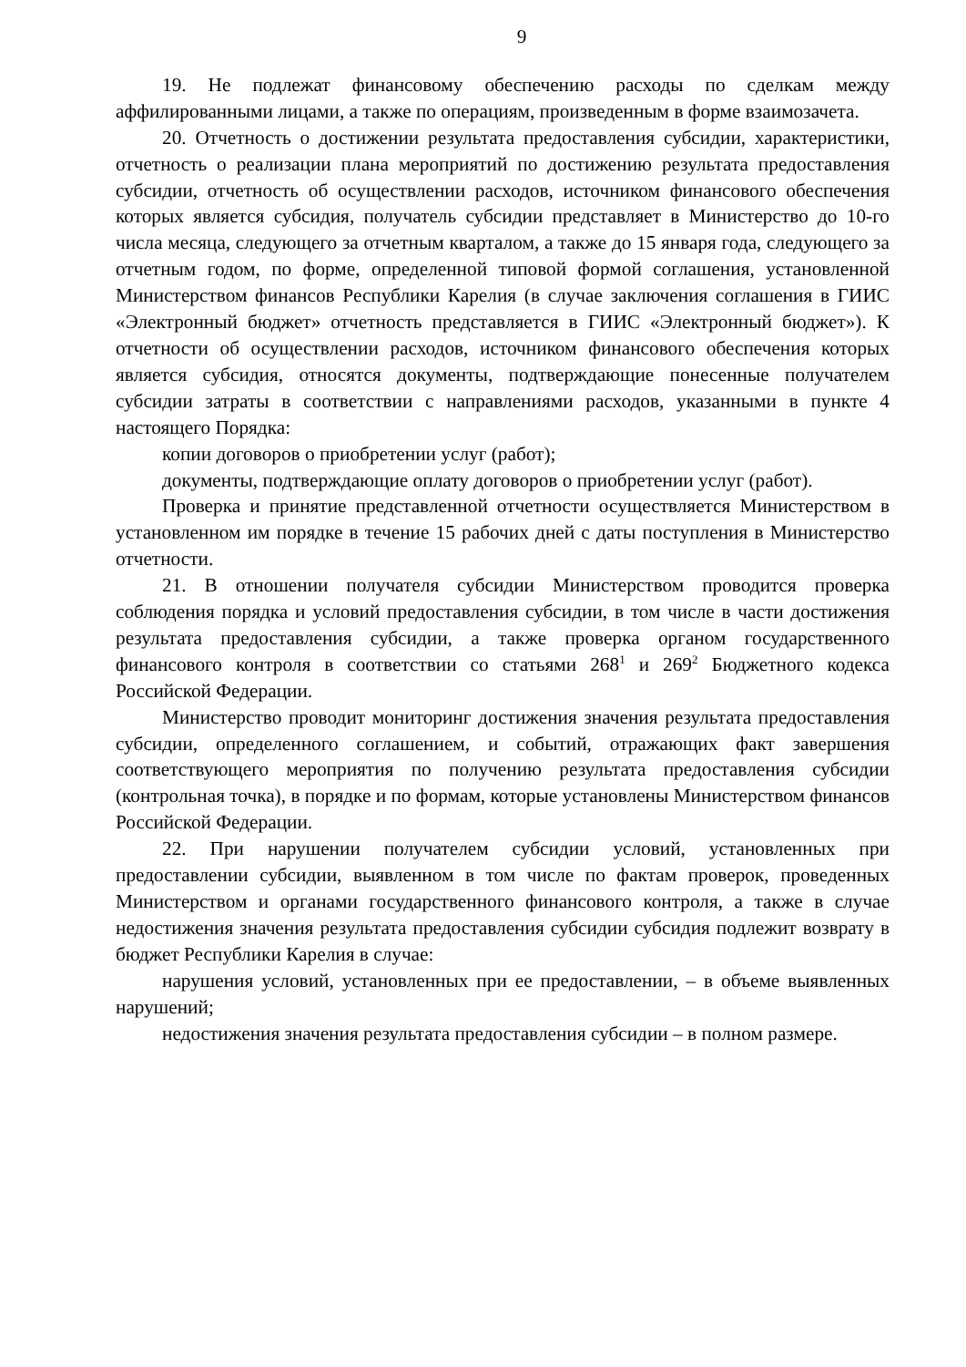9
19. Не подлежат финансовому обеспечению расходы по сделкам между аффилированными лицами, а также по операциям, произведенным в форме взаимозачета.
20. Отчетность о достижении результата предоставления субсидии, характеристики, отчетность о реализации плана мероприятий по достижению результата предоставления субсидии, отчетность об осуществлении расходов, источником финансового обеспечения которых является субсидия, получатель субсидии представляет в Министерство до 10-го числа месяца, следующего за отчетным кварталом, а также до 15 января года, следующего за отчетным годом, по форме, определенной типовой формой соглашения, установленной Министерством финансов Республики Карелия (в случае заключения соглашения в ГИИС «Электронный бюджет» отчетность представляется в ГИИС «Электронный бюджет»). К отчетности об осуществлении расходов, источником финансового обеспечения которых является субсидия, относятся документы, подтверждающие понесенные получателем субсидии затраты в соответствии с направлениями расходов, указанными в пункте 4 настоящего Порядка:
копии договоров о приобретении услуг (работ);
документы, подтверждающие оплату договоров о приобретении услуг (работ).
Проверка и принятие представленной отчетности осуществляется Министерством в установленном им порядке в течение 15 рабочих дней с даты поступления в Министерство отчетности.
21. В отношении получателя субсидии Министерством проводится проверка соблюдения порядка и условий предоставления субсидии, в том числе в части достижения результата предоставления субсидии, а также проверка органом государственного финансового контроля в соответствии со статьями 268<sup>1</sup> и 269<sup>2</sup> Бюджетного кодекса Российской Федерации.
Министерство проводит мониторинг достижения значения результата предоставления субсидии, определенного соглашением, и событий, отражающих факт завершения соответствующего мероприятия по получению результата предоставления субсидии (контрольная точка), в порядке и по формам, которые установлены Министерством финансов Российской Федерации.
22. При нарушении получателем субсидии условий, установленных при предоставлении субсидии, выявленном в том числе по фактам проверок, проведенных Министерством и органами государственного финансового контроля, а также в случае недостижения значения результата предоставления субсидии субсидия подлежит возврату в бюджет Республики Карелия в случае:
нарушения условий, установленных при ее предоставлении, – в объеме выявленных нарушений;
недостижения значения результата предоставления субсидии – в полном размере.